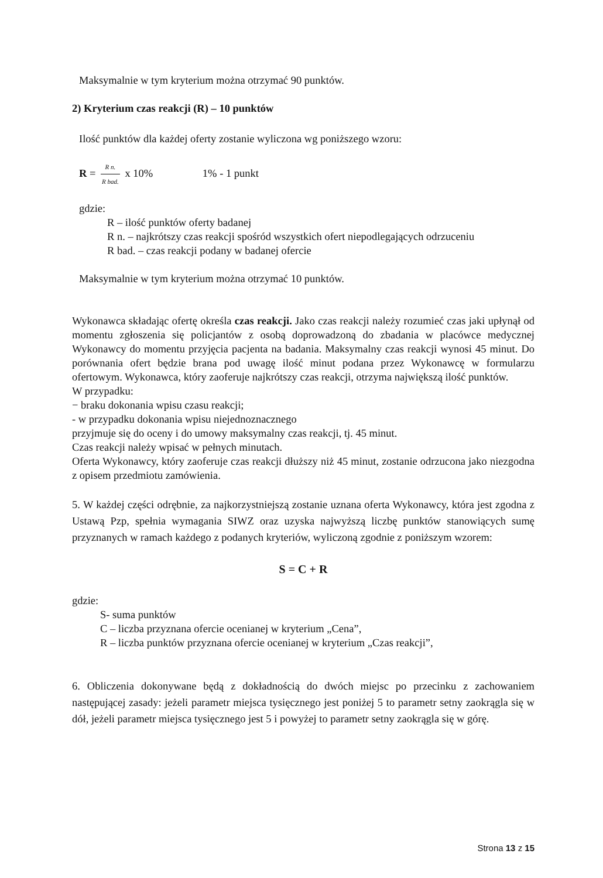Maksymalnie w tym kryterium można otrzymać 90 punktów.
2) Kryterium czas reakcji (R) – 10 punktów
Ilość punktów dla każdej oferty zostanie wyliczona wg poniższego wzoru:
R = R n. R bad. x 10% 1% - 1 punkt
gdzie:
R – ilość punktów oferty badanej
R n. – najkrótszy czas reakcji spośród wszystkich ofert niepodlegających odrzuceniu
R bad. – czas reakcji podany w badanej ofercie
Maksymalnie w tym kryterium można otrzymać 10 punktów.
Wykonawca składając ofertę określa czas reakcji. Jako czas reakcji należy rozumieć czas jaki upłynął od momentu zgłoszenia się policjantów z osobą doprowadzoną do zbadania w placówce medycznej Wykonawcy do momentu przyjęcia pacjenta na badania. Maksymalny czas reakcji wynosi 45 minut. Do porównania ofert będzie brana pod uwagę ilość minut podana przez Wykonawcę w formularzu ofertowym. Wykonawca, który zaoferuje najkrótszy czas reakcji, otrzyma największą ilość punktów.
W przypadku:
− braku dokonania wpisu czasu reakcji;
- w przypadku dokonania wpisu niejednoznacznego
przyjmuje się do oceny i do umowy maksymalny czas reakcji, tj. 45 minut.
Czas reakcji należy wpisać w pełnych minutach.
Oferta Wykonawcy, który zaoferuje czas reakcji dłuższy niż 45 minut, zostanie odrzucona jako niezgodna z opisem przedmiotu zamówienia.
5. W każdej części odrębnie, za najkorzystniejszą zostanie uznana oferta Wykonawcy, która jest zgodna z Ustawą Pzp, spełnia wymagania SIWZ oraz uzyska najwyższą liczbę punktów stanowiących sumę przyznanych w ramach każdego z podanych kryteriów, wyliczoną zgodnie z poniższym wzorem:
S = C + R
gdzie:
S- suma punktów
C – liczba przyznana ofercie ocenianej w kryterium „Cena”,
R – liczba punktów przyznana ofercie ocenianej w kryterium „Czas reakcji”,
6. Obliczenia dokonywane będą z dokładnością do dwóch miejsc po przecinku z zachowaniem następującej zasady: jeżeli parametr miejsca tysięcznego jest poniżej 5 to parametr setny zaokrągla się w dół, jeżeli parametr miejsca tysięcznego jest 5 i powyżej to parametr setny zaokrągla się w górę.
Strona 13 z 15